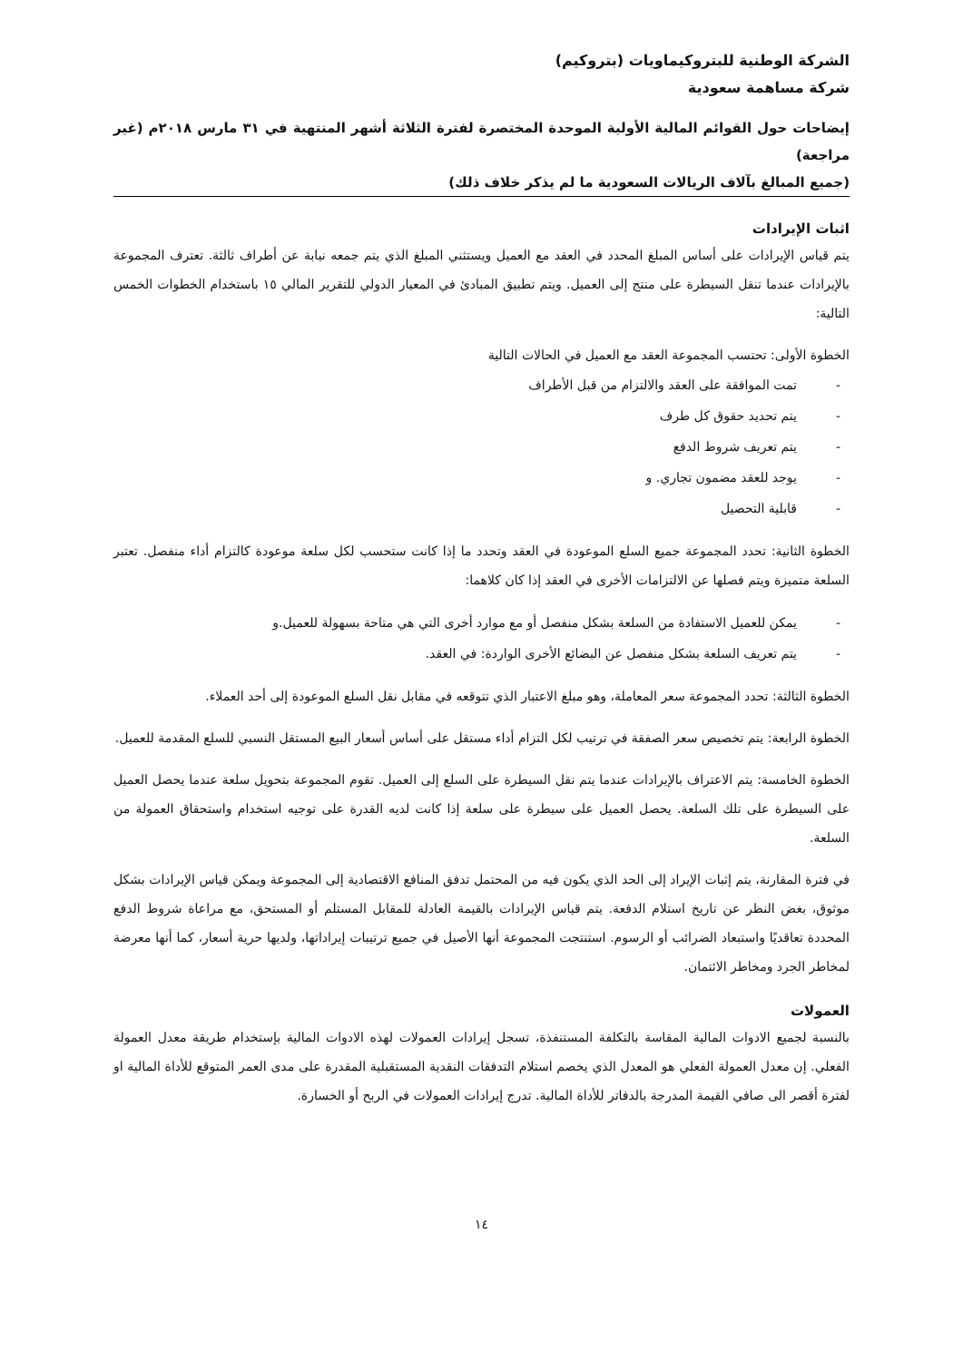الشركة الوطنية للبتروكيماويات (بتروكيم)
شركة مساهمة سعودية
إيضاحات حول القوائم المالية الأولية الموحدة المختصرة لفترة الثلاثة أشهر المنتهية في ٣١ مارس ٢٠١٨م (غير مراجعة)
(جميع المبالغ بآلاف الريالات السعودية ما لم يذكر خلاف ذلك)
اثبات الإيرادات
يتم قياس الإيرادات على أساس المبلغ المحدد في العقد مع العميل ويستثني المبلغ الذي يتم جمعه نيابة عن أطراف ثالثة. تعترف المجموعة بالإيرادات عندما تنقل السيطرة على منتج إلى العميل. ويتم تطبيق المبادئ في المعيار الدولي للتقرير المالي ١٥ باستخدام الخطوات الخمس التالية:
الخطوة الأولى: تحتسب المجموعة العقد مع العميل في الحالات التالية
- تمت الموافقة على العقد والالتزام من قبل الأطراف
- يتم تحديد حقوق كل طرف
- يتم تعريف شروط الدفع
- يوجد للعقد مضمون تجاري. و
- قابلية التحصيل
الخطوة الثانية: تحدد المجموعة جميع السلع الموعودة في العقد وتحدد ما إذا كانت ستحسب لكل سلعة موعودة كالتزام أداء منفصل. تعتبر السلعة متميزة ويتم فصلها عن الالتزامات الأخرى في العقد إذا كان كلاهما:
- يمكن للعميل الاستفادة من السلعة بشكل منفصل أو مع موارد أخرى التي هي متاحة بسهولة للعميل.و
- يتم تعريف السلعة بشكل منفصل عن البضائع الأخرى الواردة: في العقد.
الخطوة الثالثة: تحدد المجموعة سعر المعاملة، وهو مبلغ الاعتبار الذي تتوقعه في مقابل نقل السلع الموعودة إلى أحد العملاء.
الخطوة الرابعة: يتم تخصيص سعر الصفقة في ترتيب لكل التزام أداء مستقل على أساس أسعار البيع المستقل النسبي للسلع المقدمة للعميل.
الخطوة الخامسة: يتم الاعتراف بالإيرادات عندما يتم نقل السيطرة على السلع إلى العميل. تقوم المجموعة بتحويل سلعة عندما يحصل العميل على السيطرة على تلك السلعة. يحصل العميل على سيطرة على سلعة إذا كانت لديه القدرة على توجيه استخدام واستحقاق العمولة من السلعة.
في فترة المقارنة، يتم إثبات الإيراد إلى الحد الذي يكون فيه من المحتمل تدفق المنافع الاقتصادية إلى المجموعة ويمكن قياس الإيرادات بشكل موثوق، بغض النظر عن تاريخ استلام الدفعة. يتم قياس الإيرادات بالقيمة العادلة للمقابل المستلم أو المستحق، مع مراعاة شروط الدفع المحددة تعاقديًا واستبعاد الضرائب أو الرسوم. استنتجت المجموعة أنها الأصيل في جميع ترتيبات إيراداتها، ولديها حرية أسعار، كما أنها معرضة لمخاطر الجرد ومخاطر الائتمان.
العمولات
بالنسبة لجميع الادوات المالية المقاسة بالتكلفة المستنفذة، تسجل إيرادات العمولات لهذه الادوات المالية بإستخدام طريقة معدل العمولة الفعلي. إن معدل العمولة الفعلي هو المعدل الذي يخصم استلام التدفقات النقدية المستقبلية المقدرة على مدى العمر المتوقع للأداة المالية او لفترة أقصر الى صافي القيمة المدرجة بالدفاتر للأداة المالية. تدرج إيرادات العمولات في الربح أو الخسارة.
١٤